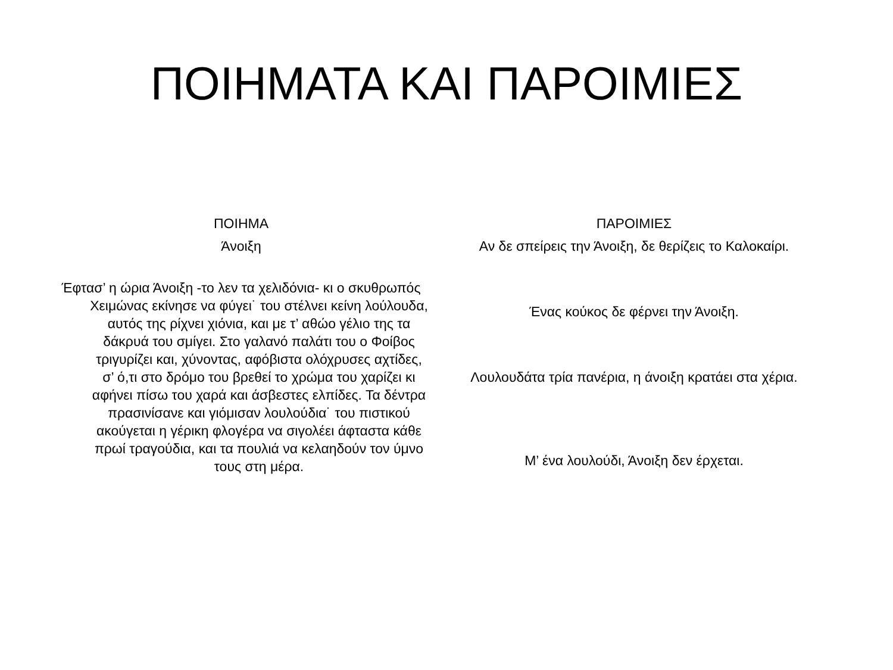ΠΟΙΗΜΑΤΑ ΚΑΙ ΠΑΡΟΙΜΙΕΣ
ΠΟΙΗΜΑ
Άνοιξη
Έφτασ’ η ώρια Άνοιξη -το λεν τα χελιδόνια- κι ο σκυθρωπός Χειμώνας εκίνησε να φύγει˙ του στέλνει κείνη λούλουδα, αυτός της ρίχνει χιόνια, και με τ’ αθώο γέλιο της τα δάκρυά του σμίγει. Στο γαλανό παλάτι του ο Φοίβος τριγυρίζει και, χύνοντας, αφόβιστα ολόχρυσες αχτίδες, σ’ ό,τι στο δρόμο του βρεθεί το χρώμα του χαρίζει κι αφήνει πίσω του χαρά και άσβεστες ελπίδες. Τα δέντρα πρασινίσανε και γιόμισαν λουλούδια˙ του πιστικού ακούγεται η γέρικη φλογέρα να σιγολέει άφταστα κάθε πρωί τραγούδια, και τα πουλιά να κελαηδούν τον ύμνο τους στη μέρα.
ΠΑΡΟΙΜΙΕΣ
Αν δε σπείρεις την Άνοιξη, δε θερίζεις το Καλοκαίρι.
Ένας κούκος δε φέρνει την Άνοιξη.
Λουλουδάτα τρία πανέρια, η άνοιξη κρατάει στα χέρια.
Μ’ ένα λουλούδι, Άνοιξη δεν έρχεται.